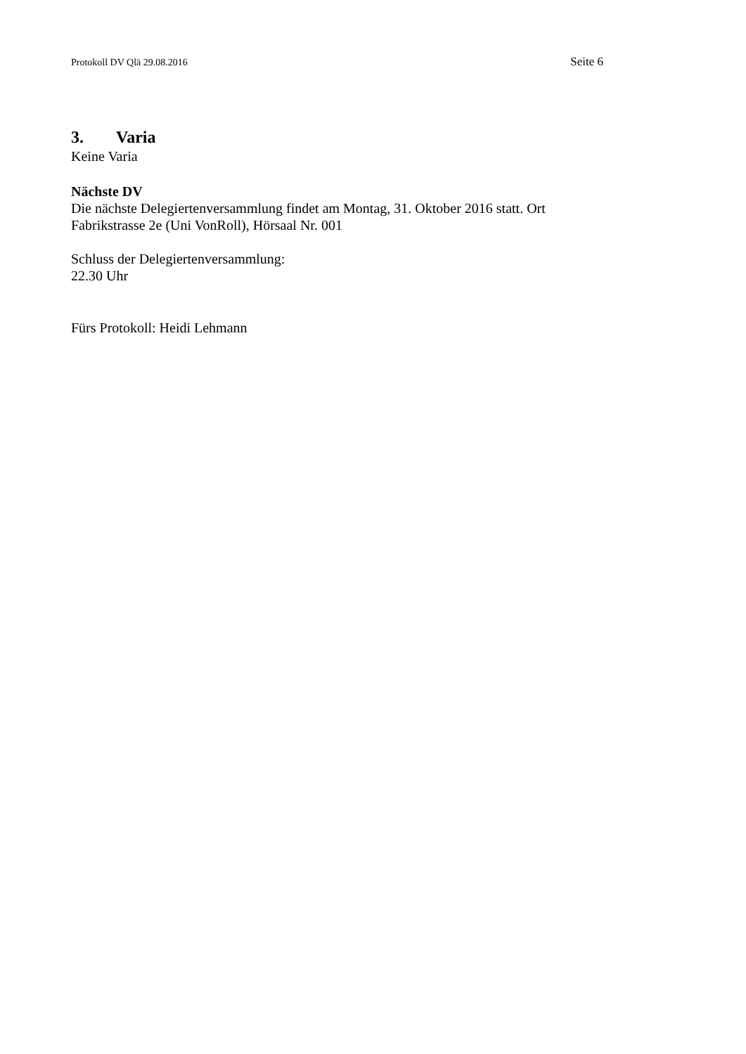Protokoll DV Qlä 29.08.2016 Seite 6
3. Varia
Keine Varia
Nächste DV
Die nächste Delegiertenversammlung findet am Montag, 31. Oktober 2016 statt. Ort Fabrikstrasse 2e (Uni VonRoll), Hörsaal Nr. 001
Schluss der Delegiertenversammlung:
22.30 Uhr
Fürs Protokoll: Heidi Lehmann